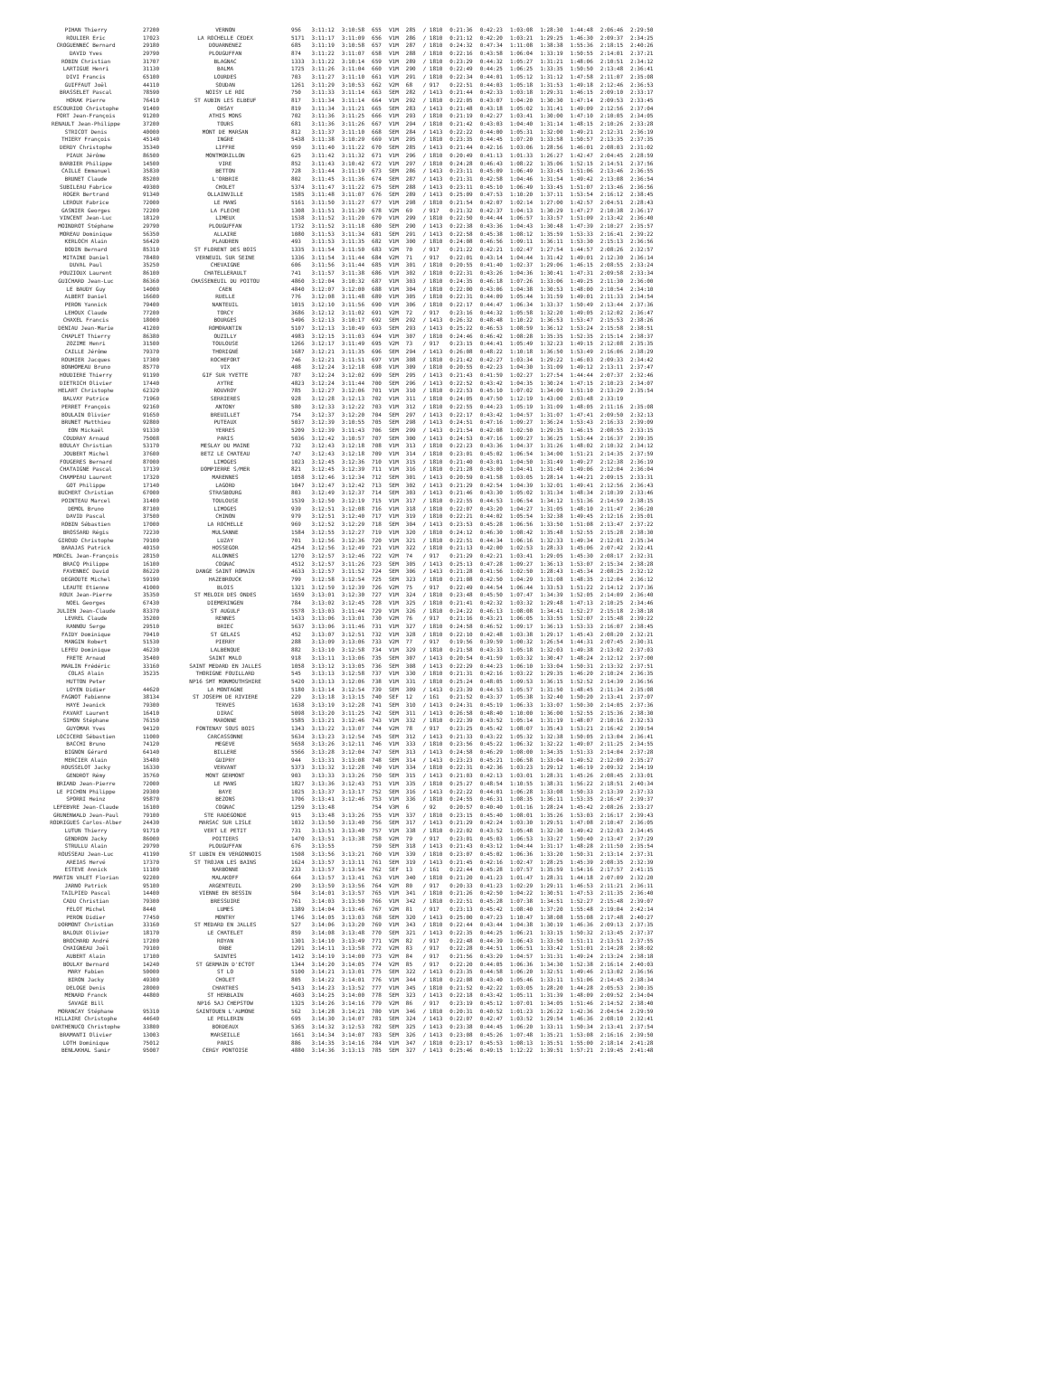| PIHAN Thierry | 27200 | VERNON | 956 | 3:11:12 | 3:10:58 | 655 | V1M | 285 | / 1810 | 0:21:36 | 0:42:23 | 1:03:08 | 1:28:30 | 1:44:48 | 2:06:46 | 2:29:50 |
| ROULIER Eric | 17023 | LA ROCHELLE CEDEX | 5171 | 3:11:17 | 3:11:09 | 656 | V1M | 286 | / 1810 | 0:21:12 | 0:42:20 | 1:03:21 | 1:29:25 | 1:46:30 | 2:09:37 | 2:34:25 |
| CROGUENNEC Bernard | 29180 | DOUARNENEZ | 685 | 3:11:19 | 3:10:58 | 657 | V1M | 287 | / 1810 | 0:24:32 | 0:47:34 | 1:11:08 | 1:38:38 | 1:55:36 | 2:18:15 | 2:40:26 |
| DAVID Yves | 29790 | PLOUGUFFAN | 874 | 3:11:22 | 3:11:07 | 658 | V1M | 288 | / 1810 | 0:22:16 | 0:43:58 | 1:06:04 | 1:33:19 | 1:50:55 | 2:14:01 | 2:37:21 |
| ROBIN Christian | 31707 | BLAGNAC | 1333 | 3:11:22 | 3:10:14 | 659 | V1M | 289 | / 1810 | 0:23:29 | 0:44:32 | 1:05:27 | 1:31:21 | 1:48:06 | 2:10:51 | 2:34:12 |
| LARTIGUE Henri | 31130 | BALMA | 1725 | 3:11:26 | 3:11:04 | 660 | V1M | 290 | / 1810 | 0:22:49 | 0:44:25 | 1:06:25 | 1:33:35 | 1:50:50 | 2:13:48 | 2:36:41 |
| DIVI Francis | 65100 | LOURDES | 703 | 3:11:27 | 3:11:10 | 661 | V1M | 291 | / 1810 | 0:22:34 | 0:44:01 | 1:05:12 | 1:31:12 | 1:47:58 | 2:11:07 | 2:35:08 |
| GUIFFAUT Joël | 44110 | SOUDAN | 1261 | 3:11:29 | 3:10:53 | 662 | V2M | 68 | / 917 | 0:22:51 | 0:44:03 | 1:05:18 | 1:31:53 | 1:49:18 | 2:12:46 | 2:36:53 |
| BRASSELET Pascal | 78590 | NOISY LE ROI | 750 | 3:11:33 | 3:11:14 | 663 | SEM | 282 | / 1413 | 0:21:44 | 0:42:33 | 1:03:18 | 1:29:31 | 1:46:15 | 2:09:10 | 2:33:17 |
| HORAK Pierre | 76410 | ST AUBIN LES ELBEUF | 817 | 3:11:34 | 3:11:14 | 664 | V1M | 292 | / 1810 | 0:22:05 | 0:43:07 | 1:04:20 | 1:30:30 | 1:47:14 | 2:09:53 | 2:33:45 |
| ESCOURIDO Christophe | 91400 | ORSAY | 819 | 3:11:34 | 3:11:21 | 665 | SEM | 283 | / 1413 | 0:21:48 | 0:43:18 | 1:05:02 | 1:31:41 | 1:49:09 | 2:12:56 | 2:37:04 |
| FORT Jean-François | 91200 | ATHIS MONS | 702 | 3:11:36 | 3:11:25 | 666 | V1M | 293 | / 1810 | 0:21:19 | 0:42:27 | 1:03:41 | 1:30:00 | 1:47:10 | 2:10:05 | 2:34:05 |
| RENAULT Jean-Philippe | 37200 | TOURS | 681 | 3:11:36 | 3:11:26 | 667 | V1M | 294 | / 1810 | 0:21:42 | 0:43:03 | 1:04:40 | 1:31:14 | 1:48:15 | 2:10:26 | 2:33:28 |
| STRICOT Denis | 40000 | MONT DE MARSAN | 812 | 3:11:37 | 3:11:10 | 668 | SEM | 284 | / 1413 | 0:22:22 | 0:44:00 | 1:05:31 | 1:32:00 | 1:49:21 | 2:12:31 | 2:36:19 |
| THIERY François | 45140 | INGRE | 5438 | 3:11:38 | 3:10:29 | 669 | V1M | 295 | / 1810 | 0:23:35 | 0:44:45 | 1:07:20 | 1:33:58 | 1:50:57 | 2:13:35 | 2:37:35 |
| DERDY Christophe | 35340 | LIFFRE | 959 | 3:11:40 | 3:11:22 | 670 | SEM | 285 | / 1413 | 0:21:44 | 0:42:16 | 1:03:06 | 1:28:56 | 1:46:01 | 2:08:03 | 2:31:02 |
| PIAUX Jérôme | 86500 | MONTMORILLON | 625 | 3:11:42 | 3:11:32 | 671 | V1M | 296 | / 1810 | 0:20:49 | 0:41:13 | 1:01:33 | 1:26:27 | 1:42:47 | 2:04:45 | 2:28:59 |
| BARBIER Philippe | 14500 | VIRE | 852 | 3:11:43 | 3:10:42 | 672 | V1M | 297 | / 1810 | 0:24:28 | 0:46:43 | 1:08:22 | 1:35:06 | 1:52:15 | 2:14:51 | 2:37:56 |
| CAILLE Emmanuel | 35830 | BETTON | 728 | 3:11:44 | 3:11:19 | 673 | SEM | 286 | / 1413 | 0:23:11 | 0:45:09 | 1:06:49 | 1:33:45 | 1:51:06 | 2:13:46 | 2:36:55 |
| BRUNET Claude | 85200 | L'ORBRIE | 802 | 3:11:45 | 3:11:36 | 674 | SEM | 287 | / 1413 | 0:21:31 | 0:42:58 | 1:04:46 | 1:31:54 | 1:49:42 | 2:13:08 | 2:36:54 |
| SUBILEAU Fabrice | 49300 | CHOLET | 5374 | 3:11:47 | 3:11:22 | 675 | SEM | 288 | / 1413 | 0:23:11 | 0:45:10 | 1:06:49 | 1:33:45 | 1:51:07 | 2:13:46 | 2:36:56 |
| ROGER Bertrand | 91340 | OLLAINVILLE | 1585 | 3:11:48 | 3:11:07 | 676 | SEM | 289 | / 1413 | 0:25:09 | 0:47:53 | 1:10:20 | 1:37:11 | 1:53:54 | 2:16:12 | 2:38:45 |
| LEROUX Fabrice | 72000 | LE MANS | 5161 | 3:11:50 | 3:11:27 | 677 | V1M | 298 | / 1810 | 0:21:54 | 0:42:07 | 1:02:14 | 1:27:00 | 1:42:57 | 2:04:51 | 2:28:43 |
| GASNIER Georges | 72200 | LA FLECHE | 1308 | 3:11:51 | 3:11:39 | 678 | V2M | 69 | / 917 | 0:21:32 | 0:42:37 | 1:04:13 | 1:30:29 | 1:47:27 | 2:10:38 | 2:36:17 |
| VINCENT Jean-Luc | 18120 | LIMEUX | 1538 | 3:11:52 | 3:11:20 | 679 | V1M | 299 | / 1810 | 0:22:50 | 0:44:44 | 1:06:57 | 1:33:57 | 1:51:09 | 2:13:42 | 2:36:40 |
| MOINDROT Stéphane | 29790 | PLOUGUFFAN | 1732 | 3:11:52 | 3:11:18 | 680 | SEM | 290 | / 1413 | 0:22:38 | 0:43:36 | 1:04:43 | 1:30:48 | 1:47:39 | 2:10:27 | 2:35:57 |
| MOREAU Dominique | 56350 | ALLAIRE | 1080 | 3:11:53 | 3:11:34 | 681 | SEM | 291 | / 1413 | 0:22:58 | 0:45:38 | 1:08:12 | 1:35:59 | 1:53:33 | 2:16:41 | 2:39:22 |
| KERLOCH Alain | 56420 | PLAUDREN | 493 | 3:11:53 | 3:11:35 | 682 | V1M | 300 | / 1810 | 0:24:08 | 0:46:56 | 1:09:11 | 1:36:11 | 1:53:30 | 2:15:13 | 2:36:56 |
| BODIN Bernard | 85310 | ST FLORENT DES BOIS | 1335 | 3:11:54 | 3:11:50 | 683 | V2M | 70 | / 917 | 0:21:22 | 0:42:21 | 1:02:47 | 1:27:54 | 1:44:57 | 2:08:26 | 2:32:57 |
| MITAINE Daniel | 78480 | VERNEUIL SUR SEINE | 1336 | 3:11:54 | 3:11:44 | 684 | V2M | 71 | / 917 | 0:22:01 | 0:43:14 | 1:04:44 | 1:31:42 | 1:49:01 | 2:12:30 | 2:36:14 |
| DUVAL Paul | 35250 | CHEVAIGNE | 606 | 3:11:56 | 3:11:44 | 685 | V1M | 301 | / 1810 | 0:20:55 | 0:41:40 | 1:02:37 | 1:29:06 | 1:46:15 | 2:08:55 | 2:33:24 |
| POUZIOUX Laurent | 86100 | CHATELLERAULT | 741 | 3:11:57 | 3:11:38 | 686 | V1M | 302 | / 1810 | 0:22:31 | 0:43:26 | 1:04:36 | 1:30:41 | 1:47:31 | 2:09:58 | 2:33:34 |
| GUICHARD Jean-Luc | 86360 | CHASSENEUIL DU POITOU | 4860 | 3:12:04 | 3:10:32 | 687 | V1M | 303 | / 1810 | 0:24:35 | 0:46:18 | 1:07:26 | 1:33:06 | 1:49:25 | 2:11:30 | 2:36:00 |
| LE BAUDY Guy | 14000 | CAEN | 4840 | 3:12:07 | 3:12:00 | 688 | V1M | 304 | / 1810 | 0:22:00 | 0:43:06 | 1:04:38 | 1:30:53 | 1:48:00 | 2:10:54 | 2:34:10 |
| ALBERT Daniel | 16600 | RUELLE | 776 | 3:12:08 | 3:11:48 | 689 | V1M | 305 | / 1810 | 0:22:31 | 0:44:09 | 1:05:44 | 1:31:59 | 1:49:01 | 2:11:33 | 2:34:54 |
| PERON Yannick | 79400 | NANTEUIL | 1015 | 3:12:10 | 3:11:56 | 690 | V1M | 306 | / 1810 | 0:22:17 | 0:44:47 | 1:06:34 | 1:33:37 | 1:50:49 | 2:13:44 | 2:37:36 |
| LEHOUX Claude | 77200 | TORCY | 3686 | 3:12:12 | 3:11:02 | 691 | V2M | 72 | / 917 | 0:23:16 | 0:44:32 | 1:05:58 | 1:32:20 | 1:49:05 | 2:12:02 | 2:36:47 |
| CHAXEL Francis | 18000 | BOURGES | 5496 | 3:12:13 | 3:10:17 | 692 | SEM | 292 | / 1413 | 0:26:32 | 0:48:48 | 1:10:22 | 1:36:53 | 1:53:47 | 2:15:53 | 2:38:26 |
| DENIAU Jean-Marie | 41200 | ROMORANTIN | 5107 | 3:12:13 | 3:10:49 | 693 | SEM | 293 | / 1413 | 0:25:22 | 0:46:53 | 1:08:59 | 1:36:12 | 1:53:24 | 2:15:58 | 2:38:51 |
| CHAPLET Thierry | 86380 | OUZILLY | 4983 | 3:12:15 | 3:11:03 | 694 | V1M | 307 | / 1810 | 0:24:46 | 0:46:42 | 1:08:28 | 1:35:35 | 1:52:35 | 2:15:14 | 2:38:37 |
| ZOZIME Henri | 31500 | TOULOUSE | 1266 | 3:12:17 | 3:11:49 | 695 | V2M | 73 | / 917 | 0:23:15 | 0:44:41 | 1:05:49 | 1:32:23 | 1:49:15 | 2:12:08 | 2:35:35 |
| CAILLE Jérôme | 79370 | THORIGNÉ | 1687 | 3:12:21 | 3:11:35 | 696 | SEM | 294 | / 1413 | 0:26:08 | 0:48:22 | 1:10:18 | 1:36:50 | 1:53:49 | 2:16:06 | 2:38:29 |
| ROUHIER Jacques | 17300 | ROCHEFORT | 746 | 3:12:21 | 3:11:51 | 697 | V1M | 308 | / 1810 | 0:21:42 | 0:42:27 | 1:03:34 | 1:29:22 | 1:46:03 | 2:09:33 | 2:34:42 |
| BONHOMEAU Bruno | 85770 | VIX | 408 | 3:12:24 | 3:12:18 | 698 | V1M | 309 | / 1810 | 0:20:55 | 0:42:23 | 1:04:30 | 1:31:09 | 1:49:12 | 2:13:11 | 2:37:47 |
| HOUDIERE Thierry | 91190 | GIF SUR YVETTE | 787 | 3:12:24 | 3:12:02 | 699 | SEM | 295 | / 1413 | 0:21:43 | 0:41:59 | 1:02:27 | 1:27:54 | 1:44:44 | 2:07:37 | 2:32:46 |
| DIETRICH Olivier | 17440 | AYTRE | 4823 | 3:12:24 | 3:11:44 | 700 | SEM | 296 | / 1413 | 0:22:52 | 0:43:42 | 1:04:35 | 1:30:24 | 1:47:15 | 2:10:23 | 2:34:07 |
| HELART Christophe | 62320 | ROUVROY | 785 | 3:12:27 | 3:12:06 | 701 | V1M | 310 | / 1810 | 0:22:53 | 0:45:10 | 1:07:02 | 1:34:09 | 1:51:10 | 2:13:29 | 2:35:54 |
| BALVAY Patrice | 71960 | SERRIERES | 928 | 3:12:28 | 3:12:13 | 702 | V1M | 311 | / 1810 | 0:24:05 | 0:47:50 | 1:12:19 | 1:43:00 | 2:03:48 | 2:33:19 | |
| PERRET François | 92160 | ANTONY | 580 | 3:12:33 | 3:12:22 | 703 | V1M | 312 | / 1810 | 0:22:55 | 0:44:23 | 1:05:19 | 1:31:09 | 1:48:05 | 2:11:16 | 2:35:08 |
| BOULAIN Olivier | 91650 | BREUILLET | 754 | 3:12:37 | 3:12:20 | 704 | SEM | 297 | / 1413 | 0:22:17 | 0:43:42 | 1:04:57 | 1:31:07 | 1:47:41 | 2:09:50 | 2:32:13 |
| BRUNET Matthieu | 92800 | PUTEAUX | 5037 | 3:12:39 | 3:10:55 | 705 | SEM | 298 | / 1413 | 0:24:51 | 0:47:16 | 1:09:27 | 1:36:24 | 1:53:43 | 2:16:33 | 2:39:09 |
| EON Mickaël | 91330 | YERRES | 5209 | 3:12:39 | 3:11:43 | 706 | SEM | 299 | / 1413 | 0:21:54 | 0:42:08 | 1:02:50 | 1:29:35 | 1:46:15 | 2:08:55 | 2:33:15 |
| COUDRAY Arnaud | 75008 | PARIS | 5036 | 3:12:42 | 3:10:57 | 707 | SEM | 300 | / 1413 | 0:24:53 | 0:47:16 | 1:09:27 | 1:36:25 | 1:53:44 | 2:16:37 | 2:39:35 |
| BOULAY Christian | 53170 | MESLAY DU MAINE | 732 | 3:12:43 | 3:12:18 | 708 | V1M | 313 | / 1810 | 0:22:23 | 0:43:36 | 1:04:37 | 1:31:26 | 1:48:02 | 2:10:32 | 2:34:12 |
| JOUBERT Michel | 37600 | BETZ LE CHATEAU | 747 | 3:12:43 | 3:12:18 | 709 | V1M | 314 | / 1810 | 0:23:01 | 0:45:02 | 1:06:54 | 1:34:00 | 1:51:21 | 2:14:35 | 2:37:59 |
| FOUGERES Bernard | 87000 | LIMOGES | 1023 | 3:12:45 | 3:12:36 | 710 | V1M | 315 | / 1810 | 0:21:40 | 0:43:01 | 1:04:50 | 1:31:49 | 1:49:27 | 2:12:38 | 2:36:19 |
| CHATAIGNE Pascal | 17139 | DOMPIERRE S/MER | 821 | 3:12:45 | 3:12:39 | 711 | V1M | 316 | / 1810 | 0:21:28 | 0:43:00 | 1:04:41 | 1:31:40 | 1:49:06 | 2:12:04 | 2:36:04 |
| CHAMPEAU Laurent | 17320 | MARENNES | 1058 | 3:12:46 | 3:12:34 | 712 | SEM | 301 | / 1413 | 0:20:59 | 0:41:58 | 1:03:05 | 1:28:14 | 1:44:21 | 2:09:15 | 2:33:31 |
| GOT Philippe | 17140 | LAGORD | 1047 | 3:12:47 | 3:12:42 | 713 | SEM | 302 | / 1413 | 0:21:29 | 0:42:54 | 1:04:39 | 1:32:01 | 1:49:41 | 2:12:56 | 2:36:43 |
| BUCHERT Christian | 67000 | STRASBOURG | 803 | 3:12:49 | 3:12:37 | 714 | SEM | 303 | / 1413 | 0:21:46 | 0:43:30 | 1:05:02 | 1:31:34 | 1:48:34 | 2:10:39 | 2:33:46 |
| POINTEAU Marcel | 31400 | TOULOUSE | 1539 | 3:12:50 | 3:12:19 | 715 | V1M | 317 | / 1810 | 0:22:55 | 0:44:53 | 1:06:54 | 1:34:12 | 1:51:36 | 2:14:59 | 2:38:15 |
| DEMOL Bruno | 87100 | LIMOGES | 939 | 3:12:51 | 3:12:08 | 716 | V1M | 318 | / 1810 | 0:22:07 | 0:43:20 | 1:04:27 | 1:31:05 | 1:48:10 | 2:11:47 | 2:36:20 |
| DAVID Pascal | 37500 | CHINON | 979 | 3:12:51 | 3:12:40 | 717 | V1M | 319 | / 1810 | 0:22:21 | 0:44:02 | 1:05:54 | 1:32:38 | 1:49:45 | 2:12:16 | 2:35:01 |
| ROBIN Sébastien | 17000 | LA ROCHELLE | 969 | 3:12:52 | 3:12:29 | 718 | SEM | 304 | / 1413 | 0:23:53 | 0:45:28 | 1:06:56 | 1:33:50 | 1:51:08 | 2:13:47 | 2:37:22 |
| BROSSARD Régis | 72230 | MULSANNE | 1584 | 3:12:55 | 3:12:27 | 719 | V1M | 320 | / 1810 | 0:24:12 | 0:46:30 | 1:08:42 | 1:35:48 | 1:52:55 | 2:15:28 | 2:38:30 |
| GIROUD Christophe | 79100 | LUZAY | 701 | 3:12:56 | 3:12:36 | 720 | V1M | 321 | / 1810 | 0:22:51 | 0:44:34 | 1:06:16 | 1:32:33 | 1:49:34 | 2:12:01 | 2:35:34 |
| BARAJAS Patrick | 40150 | HOSSEGOR | 4254 | 3:12:56 | 3:12:49 | 721 | V1M | 322 | / 1810 | 0:21:13 | 0:42:00 | 1:02:53 | 1:28:33 | 1:45:06 | 2:07:42 | 2:32:41 |
| MORCEL Jean-François | 28150 | ALLONNES | 1270 | 3:12:57 | 3:12:46 | 722 | V2M | 74 | / 917 | 0:21:29 | 0:42:21 | 1:03:41 | 1:29:05 | 1:45:30 | 2:08:17 | 2:32:31 |
| BRACQ Philippe | 16100 | COGNAC | 4512 | 3:12:57 | 3:11:26 | 723 | SEM | 305 | / 1413 | 0:25:13 | 0:47:28 | 1:09:27 | 1:36:13 | 1:53:07 | 2:15:34 | 2:38:28 |
| FAVENNEC David | 86220 | DANGE SAINT ROMAIN | 4633 | 3:12:57 | 3:11:52 | 724 | SEM | 306 | / 1413 | 0:21:28 | 0:41:56 | 1:02:50 | 1:28:43 | 1:45:34 | 2:08:25 | 2:32:12 |
| DEGRODTE Michel | 59190 | HAZEBROUCK | 799 | 3:12:58 | 3:12:54 | 725 | SEM | 323 | / 1810 | 0:21:08 | 0:42:50 | 1:04:29 | 1:31:08 | 1:48:35 | 2:12:04 | 2:36:12 |
| LEAUTE Etienne | 41000 | BLOIS | 1321 | 3:12:59 | 3:12:39 | 726 | V2M | 75 | / 917 | 0:22:49 | 0:44:54 | 1:06:44 | 1:33:53 | 1:51:22 | 2:14:12 | 2:37:36 |
| ROUX Jean-Pierre | 35350 | ST MELOIR DES ONDES | 1659 | 3:13:01 | 3:12:30 | 727 | V1M | 324 | / 1810 | 0:23:48 | 0:45:50 | 1:07:47 | 1:34:39 | 1:52:05 | 2:14:09 | 2:36:40 |
| NOEL Georges | 67430 | DIEMERINGEN | 784 | 3:13:02 | 3:12:45 | 728 | V1M | 325 | / 1810 | 0:21:41 | 0:42:32 | 1:03:32 | 1:29:48 | 1:47:13 | 2:10:25 | 2:34:46 |
| JULIEN Jean-Claude | 83370 | ST AUGULF | 5578 | 3:13:03 | 3:11:44 | 729 | V1M | 326 | / 1810 | 0:24:22 | 0:46:13 | 1:08:08 | 1:34:41 | 1:52:27 | 2:15:18 | 2:38:18 |
| LEVREL Claude | 35200 | RENNES | 1433 | 3:13:06 | 3:13:01 | 730 | V2M | 76 | / 917 | 0:21:16 | 0:43:21 | 1:06:05 | 1:33:55 | 1:52:07 | 2:15:48 | 2:39:22 |
| RANNOU Serge | 29510 | BRIEC | 5637 | 3:13:06 | 3:11:46 | 731 | V1M | 327 | / 1810 | 0:24:58 | 0:46:52 | 1:09:17 | 1:36:13 | 1:53:33 | 2:16:07 | 2:38:45 |
| FAIDY Dominique | 79410 | ST GELAIS | 452 | 3:13:07 | 3:12:51 | 732 | V1M | 328 | / 1810 | 0:22:10 | 0:42:48 | 1:03:38 | 1:29:17 | 1:45:43 | 2:08:20 | 2:32:21 |
| MANGIN Robert | 51530 | PIERRY | 288 | 3:13:09 | 3:13:06 | 733 | V2M | 77 | / 917 | 0:19:56 | 0:39:59 | 1:00:32 | 1:26:54 | 1:44:31 | 2:07:45 | 2:30:31 |
| LEFEU Dominique | 46230 | LALBENQUE | 882 | 3:13:10 | 3:12:58 | 734 | V1M | 329 | / 1810 | 0:21:58 | 0:43:33 | 1:05:18 | 1:32:03 | 1:49:38 | 2:13:02 | 2:37:03 |
| FRETE Arnaud | 35400 | SAINT MALO | 918 | 3:13:11 | 3:13:06 | 735 | SEM | 307 | / 1413 | 0:20:54 | 0:41:59 | 1:03:32 | 1:30:47 | 1:48:24 | 2:12:12 | 2:37:00 |
| MARLIN Frédéric | 33160 | SAINT MEDARD EN JALLES | 1058 | 3:13:12 | 3:13:05 | 736 | SEM | 308 | / 1413 | 0:22:29 | 0:44:23 | 1:06:10 | 1:33:04 | 1:50:31 | 2:13:32 | 2:37:51 |
| COLAS Alain | 35235 | THORIGNE FOUILLARD | 545 | 3:13:13 | 3:12:58 | 737 | V1M | 330 | / 1810 | 0:21:31 | 0:42:16 | 1:03:22 | 1:29:35 | 1:46:20 | 2:10:24 | 2:36:35 |
| HUTTON Peter | | NP16 SMT MONMOUTHSHIRE | 5420 | 3:13:13 | 3:12:06 | 738 | V1M | 331 | / 1810 | 0:25:24 | 0:48:05 | 1:09:53 | 1:36:15 | 1:52:52 | 2:14:39 | 2:36:56 |
| LOYEN Didier | 44620 | LA MONTAGNE | 5180 | 3:13:14 | 3:12:54 | 739 | SEM | 309 | / 1413 | 0:23:39 | 0:44:53 | 1:05:57 | 1:31:50 | 1:48:45 | 2:11:34 | 2:35:08 |
| FAGNOT Fabienne | 38134 | ST JOSEPH DE RIVIERE | 229 | 3:13:18 | 3:13:15 | 740 | SEF | 12 | / 161 | 0:21:52 | 0:43:37 | 1:05:38 | 1:32:40 | 1:50:20 | 2:13:41 | 2:37:07 |
| HAYE Jeanick | 79300 | TERVES | 1638 | 3:13:19 | 3:12:28 | 741 | SEM | 310 | / 1413 | 0:24:31 | 0:45:19 | 1:06:33 | 1:33:07 | 1:50:30 | 2:14:05 | 2:37:36 |
| FAVART Laurent | 16410 | DIRAC | 5098 | 3:13:20 | 3:11:25 | 742 | SEM | 311 | / 1413 | 0:26:58 | 0:48:40 | 1:10:00 | 1:36:00 | 1:52:55 | 2:15:36 | 2:38:30 |
| SIMON Stéphane | 76150 | MARONNE | 5585 | 3:13:21 | 3:12:46 | 743 | V1M | 332 | / 1810 | 0:22:39 | 0:43:52 | 1:05:14 | 1:31:19 | 1:48:07 | 2:10:16 | 2:32:53 |
| GUYOMAR Yves | 94120 | FONTENAY SOUS BOIS | 1343 | 3:13:22 | 3:13:07 | 744 | V2M | 78 | / 917 | 0:23:25 | 0:45:42 | 1:08:07 | 1:35:43 | 1:53:21 | 2:16:42 | 2:39:54 |
| LOCICERO Sébastien | 11000 | CARCASSONNE | 5634 | 3:13:23 | 3:12:54 | 745 | SEM | 312 | / 1413 | 0:21:33 | 0:43:22 | 1:05:32 | 1:32:38 | 1:50:05 | 2:13:04 | 2:36:41 |
| BACCHI Bruno | 74120 | MEGEVE | 5658 | 3:13:26 | 3:12:11 | 746 | V1M | 333 | / 1810 | 0:23:56 | 0:45:22 | 1:06:32 | 1:32:22 | 1:49:07 | 2:11:25 | 2:34:55 |
| BIGNON Gérard | 64140 | BILLERE | 5566 | 3:13:28 | 3:12:04 | 747 | SEM | 313 | / 1413 | 0:24:58 | 0:46:29 | 1:08:00 | 1:34:35 | 1:51:33 | 2:14:04 | 2:37:28 |
| MERCIER Alain | 35480 | GUIPRY | 944 | 3:13:31 | 3:13:08 | 748 | SEM | 314 | / 1413 | 0:23:23 | 0:45:21 | 1:06:58 | 1:33:04 | 1:49:52 | 2:12:09 | 2:35:27 |
| ROUSSELOT Jacky | 16330 | VERVANT | 5373 | 3:13:32 | 3:12:28 | 749 | V1M | 334 | / 1810 | 0:22:31 | 0:42:36 | 1:03:23 | 1:29:12 | 1:46:19 | 2:09:32 | 2:34:19 |
| GENDROT Rémy | 35760 | MONT GERMONT | 903 | 3:13:33 | 3:13:26 | 750 | SEM | 315 | / 1413 | 0:21:03 | 0:42:13 | 1:03:01 | 1:28:31 | 1:45:26 | 2:08:45 | 2:33:01 |
| BRIAND Jean-Pierre | 72000 | LE MANS | 1827 | 3:13:36 | 3:12:43 | 751 | V1M | 335 | / 1810 | 0:25:27 | 0:48:54 | 1:10:55 | 1:38:31 | 1:56:22 | 2:18:51 | 2:40:34 |
| LE PICHON Philippe | 29300 | BAYE | 1025 | 3:13:37 | 3:13:17 | 752 | SEM | 316 | / 1413 | 0:22:22 | 0:44:01 | 1:06:28 | 1:33:08 | 1:50:33 | 2:13:39 | 2:37:33 |
| SPORRI Heinz | 95870 | BEZONS | 1706 | 3:13:41 | 3:12:46 | 753 | V1M | 336 | / 1810 | 0:24:55 | 0:46:31 | 1:08:35 | 1:36:11 | 1:53:35 | 2:16:47 | 2:39:37 |
| LEFEBVRE Jean-Claude | 16100 | COGNAC | 1259 | 3:13:48 | | 754 | V3M | 6 | / 92 | 0:20:57 | 0:40:40 | 1:01:16 | 1:28:24 | 1:45:42 | 2:08:26 | 2:33:27 |
| GRUNENWALD Jean-Paul | 79100 | STE RADEGONDE | 915 | 3:13:48 | 3:13:26 | 755 | V1M | 337 | / 1810 | 0:23:15 | 0:45:40 | 1:08:01 | 1:35:26 | 1:53:03 | 2:16:17 | 2:39:43 |
| RODRIGUES Carlos-Alber | 24430 | MARSAC SUR LISLE | 1032 | 3:13:50 | 3:13:40 | 756 | SEM | 317 | / 1413 | 0:21:29 | 0:42:24 | 1:03:30 | 1:29:51 | 1:47:08 | 2:10:47 | 2:36:05 |
| LUTUN Thierry | 91710 | VERT LE PETIT | 731 | 3:13:51 | 3:13:40 | 757 | V1M | 338 | / 1810 | 0:22:02 | 0:43:52 | 1:05:48 | 1:32:30 | 1:49:42 | 2:12:03 | 2:34:45 |
| GENDRON Jacky | 86000 | POITIERS | 1470 | 3:13:51 | 3:13:38 | 758 | V2M | 79 | / 917 | 0:23:01 | 0:45:03 | 1:06:53 | 1:33:27 | 1:50:40 | 2:13:47 | 2:37:29 |
| STRULLU Alain | 29790 | PLOUGUFFAN | 676 | 3:13:55 | | 759 | SEM | 318 | / 1413 | 0:21:43 | 0:43:12 | 1:04:44 | 1:31:17 | 1:48:28 | 2:11:50 | 2:35:54 |
| ROUSSEAU Jean-Luc | 41190 | ST LUBIN EN VERGONNOIS | 1508 | 3:13:56 | 3:13:21 | 760 | V1M | 339 | / 1810 | 0:23:07 | 0:45:02 | 1:06:36 | 1:33:20 | 1:50:31 | 2:13:14 | 2:37:31 |
| AREIAS Hervé | 17370 | ST TROJAN LES BAINS | 1624 | 3:13:57 | 3:13:11 | 761 | SEM | 319 | / 1413 | 0:21:45 | 0:42:16 | 1:02:47 | 1:28:25 | 1:45:39 | 2:08:35 | 2:32:39 |
| ESTEVE Annick | 11100 | NARBONNE | 233 | 3:13:57 | 3:13:54 | 762 | SEF | 13 | / 161 | 0:22:44 | 0:45:28 | 1:07:57 | 1:35:59 | 1:54:16 | 2:17:57 | 2:41:15 |
| MARTIN VALET Florian | 92200 | MALAKOFF | 664 | 3:13:57 | 3:13:41 | 763 | V1M | 340 | / 1810 | 0:21:20 | 0:41:23 | 1:01:47 | 1:28:31 | 1:44:18 | 2:07:09 | 2:32:20 |
| JARNO Patrick | 95100 | ARGENTEUIL | 290 | 3:13:59 | 3:13:56 | 764 | V2M | 80 | / 917 | 0:20:33 | 0:41:23 | 1:02:29 | 1:29:11 | 1:46:53 | 2:11:21 | 2:36:11 |
| TAILPIED Pascal | 14400 | VIENNE EN BESSIN | 504 | 3:14:01 | 3:13:57 | 765 | V1M | 341 | / 1810 | 0:21:26 | 0:42:50 | 1:04:22 | 1:30:51 | 1:47:53 | 2:11:35 | 2:36:40 |
| CADU Christian | 79300 | BRESSUIRE | 761 | 3:14:03 | 3:13:50 | 766 | V1M | 342 | / 1810 | 0:22:51 | 0:45:28 | 1:07:38 | 1:34:51 | 1:52:27 | 2:15:48 | 2:39:07 |
| FELOT Michel | 8440 | LUMES | 1389 | 3:14:04 | 3:13:46 | 767 | V2M | 81 | / 917 | 0:23:13 | 0:45:42 | 1:08:40 | 1:37:20 | 1:55:48 | 2:19:04 | 2:42:14 |
| PERON Didier | 77450 | MONTRY | 1746 | 3:14:05 | 3:13:03 | 768 | SEM | 320 | / 1413 | 0:25:00 | 0:47:23 | 1:10:47 | 1:38:08 | 1:55:08 | 2:17:48 | 2:40:27 |
| DORMONT Christian | 33160 | ST MEDARD EN JALLES | 527 | 3:14:06 | 3:13:20 | 769 | V1M | 343 | / 1810 | 0:22:44 | 0:43:44 | 1:04:38 | 1:30:19 | 1:46:36 | 2:09:13 | 2:37:35 |
| BALOUX Olivier | 18170 | LE CHATELET | 859 | 3:14:08 | 3:13:48 | 770 | SEM | 321 | / 1413 | 0:22:35 | 0:44:25 | 1:06:21 | 1:33:15 | 1:50:32 | 2:13:45 | 2:37:37 |
| BROCHARD André | 17200 | ROYAN | 1301 | 3:14:10 | 3:13:49 | 771 | V2M | 82 | / 917 | 0:22:48 | 0:44:39 | 1:06:43 | 1:33:50 | 1:51:11 | 2:13:51 | 2:37:55 |
| CHAIGNEAU Joël | 79100 | ORBE | 1291 | 3:14:11 | 3:13:58 | 772 | V2M | 83 | / 917 | 0:22:28 | 0:44:51 | 1:06:51 | 1:33:42 | 1:51:01 | 2:14:28 | 2:38:02 |
| AUBERT Alain | 17100 | SAINTES | 1412 | 3:14:19 | 3:14:00 | 773 | V2M | 84 | / 917 | 0:21:56 | 0:43:29 | 1:04:57 | 1:31:31 | 1:49:24 | 2:13:24 | 2:38:18 |
| BOULAY Bernard | 14240 | ST GERMAIN D'ECTOT | 1344 | 3:14:20 | 3:14:05 | 774 | V2M | 85 | / 917 | 0:22:20 | 0:44:05 | 1:06:36 | 1:34:30 | 1:52:38 | 2:16:14 | 2:40:03 |
| MARY Fabien | 50000 | ST LO | 5100 | 3:14:21 | 3:13:01 | 775 | SEM | 322 | / 1413 | 0:23:35 | 0:44:58 | 1:06:20 | 1:32:51 | 1:49:46 | 2:13:02 | 2:36:56 |
| BIRON Jacky | 49300 | CHOLET | 805 | 3:14:22 | 3:14:01 | 776 | V1M | 344 | / 1810 | 0:22:08 | 0:43:40 | 1:05:46 | 1:33:11 | 1:51:06 | 2:14:45 | 2:38:34 |
| DELOGE Denis | 28000 | CHARTRES | 5413 | 3:14:23 | 3:13:52 | 777 | V1M | 345 | / 1810 | 0:21:52 | 0:42:22 | 1:03:05 | 1:28:20 | 1:44:28 | 2:05:53 | 2:30:35 |
| MENARD Franck | 44800 | ST HERBLAIN | 4603 | 3:14:25 | 3:14:00 | 778 | SEM | 323 | / 1413 | 0:22:18 | 0:43:42 | 1:05:11 | 1:31:39 | 1:48:09 | 2:09:52 | 2:34:04 |
| SAVAGE Bill | | NP16 5AJ CHEPSTOW | 1325 | 3:14:26 | 3:14:16 | 779 | V2M | 86 | / 917 | 0:23:19 | 0:45:12 | 1:07:01 | 1:34:05 | 1:51:46 | 2:14:52 | 2:38:40 |
| MORANCAY Stéphane | 95310 | SAINTOUEN L'AUMONE | 562 | 3:14:28 | 3:14:21 | 780 | V1M | 346 | / 1810 | 0:20:31 | 0:40:52 | 1:01:23 | 1:26:22 | 1:42:36 | 2:04:54 | 2:29:59 |
| HILLAIRE Christophe | 44640 | LE PELLERIN | 695 | 3:14:30 | 3:14:07 | 781 | SEM | 324 | / 1413 | 0:22:07 | 0:42:47 | 1:03:52 | 1:29:54 | 1:46:36 | 2:08:10 | 2:32:41 |
| DARTHENUCQ Christophe | 33800 | BORDEAUX | 5365 | 3:14:32 | 3:12:53 | 782 | SEM | 325 | / 1413 | 0:23:38 | 0:44:45 | 1:06:20 | 1:33:11 | 1:50:34 | 2:13:41 | 2:37:54 |
| BRAMANTI Olivier | 13003 | MARSEILLE | 1661 | 3:14:34 | 3:14:07 | 783 | SEM | 326 | / 1413 | 0:23:08 | 0:45:26 | 1:07:48 | 1:35:21 | 1:53:08 | 2:16:16 | 2:39:50 |
| LOTH Dominique | 75012 | PARIS | 886 | 3:14:35 | 3:14:16 | 784 | V1M | 347 | / 1810 | 0:23:17 | 0:45:53 | 1:08:13 | 1:35:51 | 1:55:00 | 2:18:14 | 2:41:28 |
| BENLAKHAL Samir | 95007 | CERGY PONTOISE | 4880 | 3:14:36 | 3:13:13 | 785 | SEM | 327 | / 1413 | 0:25:46 | 0:49:15 | 1:12:22 | 1:39:51 | 1:57:21 | 2:19:45 | 2:41:48 |